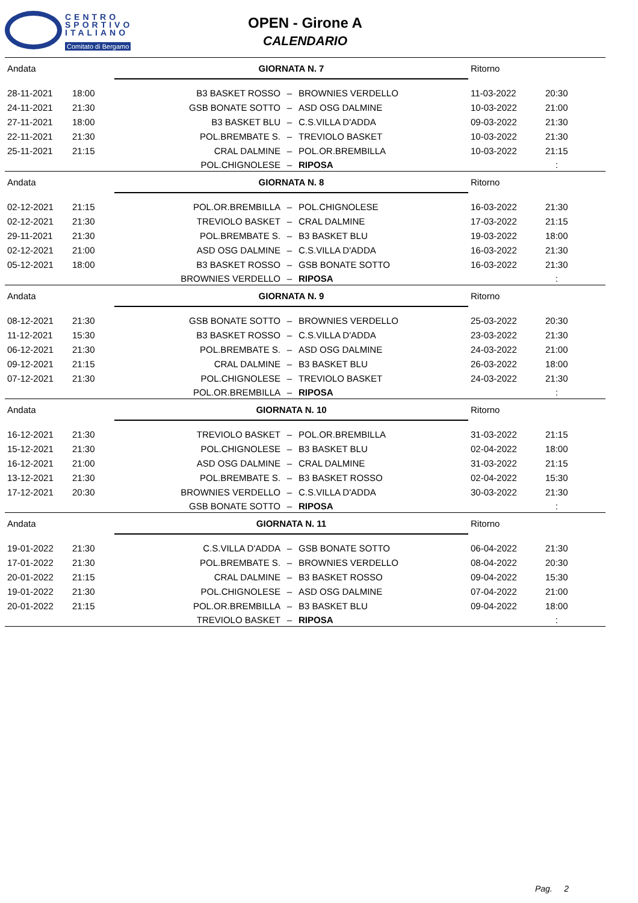CENTRO
SPORTIVO
ITALIANO
Comitato di Bergamo
OPEN - Girone A
CALENDARIO
| Andata | | GIORNATA N. 7 | | | Ritorno | |
| 28-11-2021 | 18:00 | B3 BASKET ROSSO | – | BROWNIES VERDELLO | 11-03-2022 | 20:30 |
| 24-11-2021 | 21:30 | GSB BONATE SOTTO | – | ASD OSG DALMINE | 10-03-2022 | 21:00 |
| 27-11-2021 | 18:00 | B3 BASKET BLU | – | C.S.VILLA D'ADDA | 09-03-2022 | 21:30 |
| 22-11-2021 | 21:30 | POL.BREMBATE S. | – | TREVIOLO BASKET | 10-03-2022 | 21:30 |
| 25-11-2021 | 21:15 | CRAL DALMINE | – | POL.OR.BREMBILLA | 10-03-2022 | 21:15 |
| | | POL.CHIGNOLESE | – | RIPOSA | | : |
| Andata | | GIORNATA N. 8 | | | Ritorno | |
| 02-12-2021 | 21:15 | POL.OR.BREMBILLA | – | POL.CHIGNOLESE | 16-03-2022 | 21:30 |
| 02-12-2021 | 21:30 | TREVIOLO BASKET | – | CRAL DALMINE | 17-03-2022 | 21:15 |
| 29-11-2021 | 21:30 | POL.BREMBATE S. | – | B3 BASKET BLU | 19-03-2022 | 18:00 |
| 02-12-2021 | 21:00 | ASD OSG DALMINE | – | C.S.VILLA D'ADDA | 16-03-2022 | 21:30 |
| 05-12-2021 | 18:00 | B3 BASKET ROSSO | – | GSB BONATE SOTTO | 16-03-2022 | 21:30 |
| | | BROWNIES VERDELLO | – | RIPOSA | | : |
| Andata | | GIORNATA N. 9 | | | Ritorno | |
| 08-12-2021 | 21:30 | GSB BONATE SOTTO | – | BROWNIES VERDELLO | 25-03-2022 | 20:30 |
| 11-12-2021 | 15:30 | B3 BASKET ROSSO | – | C.S.VILLA D'ADDA | 23-03-2022 | 21:30 |
| 06-12-2021 | 21:30 | POL.BREMBATE S. | – | ASD OSG DALMINE | 24-03-2022 | 21:00 |
| 09-12-2021 | 21:15 | CRAL DALMINE | – | B3 BASKET BLU | 26-03-2022 | 18:00 |
| 07-12-2021 | 21:30 | POL.CHIGNOLESE | – | TREVIOLO BASKET | 24-03-2022 | 21:30 |
| | | POL.OR.BREMBILLA | – | RIPOSA | | : |
| Andata | | GIORNATA N. 10 | | | Ritorno | |
| 16-12-2021 | 21:30 | TREVIOLO BASKET | – | POL.OR.BREMBILLA | 31-03-2022 | 21:15 |
| 15-12-2021 | 21:30 | POL.CHIGNOLESE | – | B3 BASKET BLU | 02-04-2022 | 18:00 |
| 16-12-2021 | 21:00 | ASD OSG DALMINE | – | CRAL DALMINE | 31-03-2022 | 21:15 |
| 13-12-2021 | 21:30 | POL.BREMBATE S. | – | B3 BASKET ROSSO | 02-04-2022 | 15:30 |
| 17-12-2021 | 20:30 | BROWNIES VERDELLO | – | C.S.VILLA D'ADDA | 30-03-2022 | 21:30 |
| | | GSB BONATE SOTTO | – | RIPOSA | | : |
| Andata | | GIORNATA N. 11 | | | Ritorno | |
| 19-01-2022 | 21:30 | C.S.VILLA D'ADDA | – | GSB BONATE SOTTO | 06-04-2022 | 21:30 |
| 17-01-2022 | 21:30 | POL.BREMBATE S. | – | BROWNIES VERDELLO | 08-04-2022 | 20:30 |
| 20-01-2022 | 21:15 | CRAL DALMINE | – | B3 BASKET ROSSO | 09-04-2022 | 15:30 |
| 19-01-2022 | 21:30 | POL.CHIGNOLESE | – | ASD OSG DALMINE | 07-04-2022 | 21:00 |
| 20-01-2022 | 21:15 | POL.OR.BREMBILLA | – | B3 BASKET BLU | 09-04-2022 | 18:00 |
| | | TREVIOLO BASKET | – | RIPOSA | | : |
Pag. 2